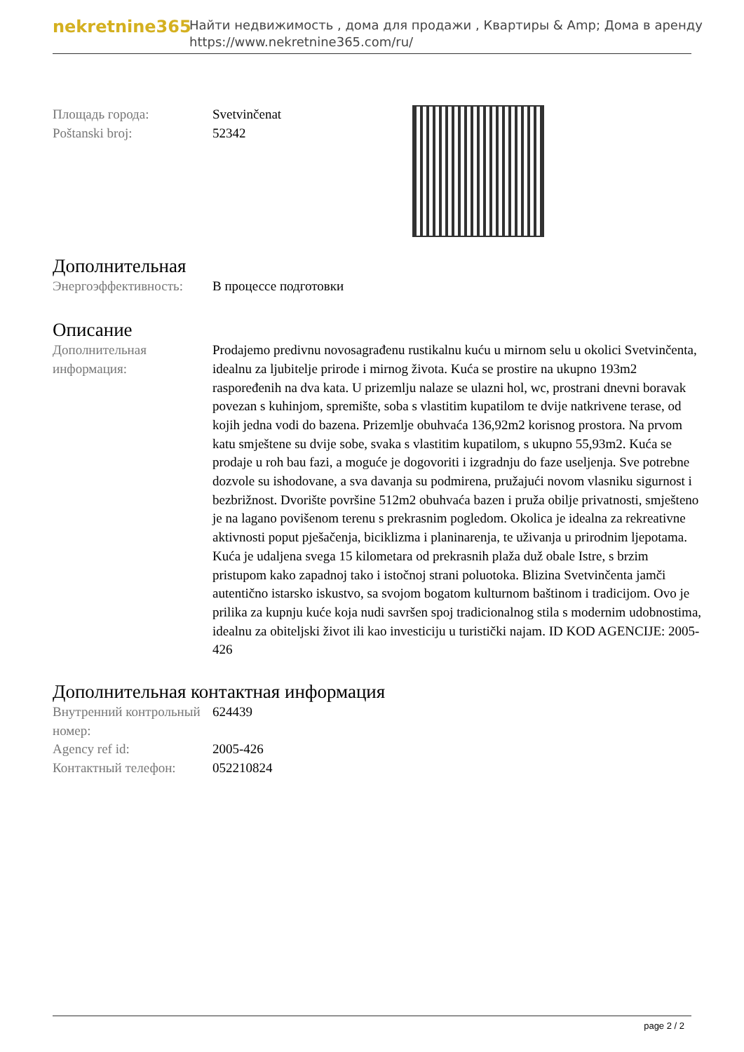nekretnine365
Найти недвижимость , дома для продажи , Квартиры & Amp; Дома в аренду
https://www.nekretnine365.com/ru/
| Площадь города: | Svetvinčenat |
| Poštanski broj: | 52342 |
Дополнительная
| Энергоэффективность: | В процессе подготовки |
Описание
| Дополнительная информация: | Prodajemo predivnu novosagrađenu rustikalnu kuću u mirnom selu u okolici Svetvinčenta, idealnu za ljubitelje prirode i mirnog života. Kuća se prostire na ukupno 193m2 raspoređenih na dva kata. U prizemlju nalaze se ulazni hol, wc, prostrani dnevni boravak povezan s kuhinjom, spremište, soba s vlastitim kupatilom te dvije natkrivene terase, od kojih jedna vodi do bazena. Prizemlje obuhvaća 136,92m2 korisnog prostora. Na prvom katu smještene su dvije sobe, svaka s vlastitim kupatilom, s ukupno 55,93m2. Kuća se prodaje u roh bau fazi, a moguće je dogovoriti i izgradnju do faze useljenja. Sve potrebne dozvole su ishodovane, a sva davanja su podmirena, pružajući novom vlasniku sigurnost i bezbrižnost. Dvorište površine 512m2 obuhvaća bazen i pruža obilje privatnosti, smješteno je na lagano povišenom terenu s prekrasnim pogledom. Okolica je idealna za rekreativne aktivnosti poput pješačenja, biciklizma i planinarenja, te uživanja u prirodnim ljepotama. Kuća je udaljena svega 15 kilometara od prekrasnih plaža duž obale Istre, s brzim pristupom kako zapadnoj tako i istočnoj strani poluotoka. Blizina Svetvinčenta jamči autentično istarsko iskustvo, sa svojom bogatom kulturnom baštinom i tradicijom. Ovo je prilika za kupnju kuće koja nudi savršen spoj tradicionalnog stila s modernim udobnostima, idealnu za obiteljski život ili kao investiciju u turistički najam. ID KOD AGENCIJE: 2005-426 |
Дополнительная контактная информация
| Внутренний контрольный номер: | 624439 |
| Agency ref id: | 2005-426 |
| Контактный телефон: | 052210824 |
page 2 / 2